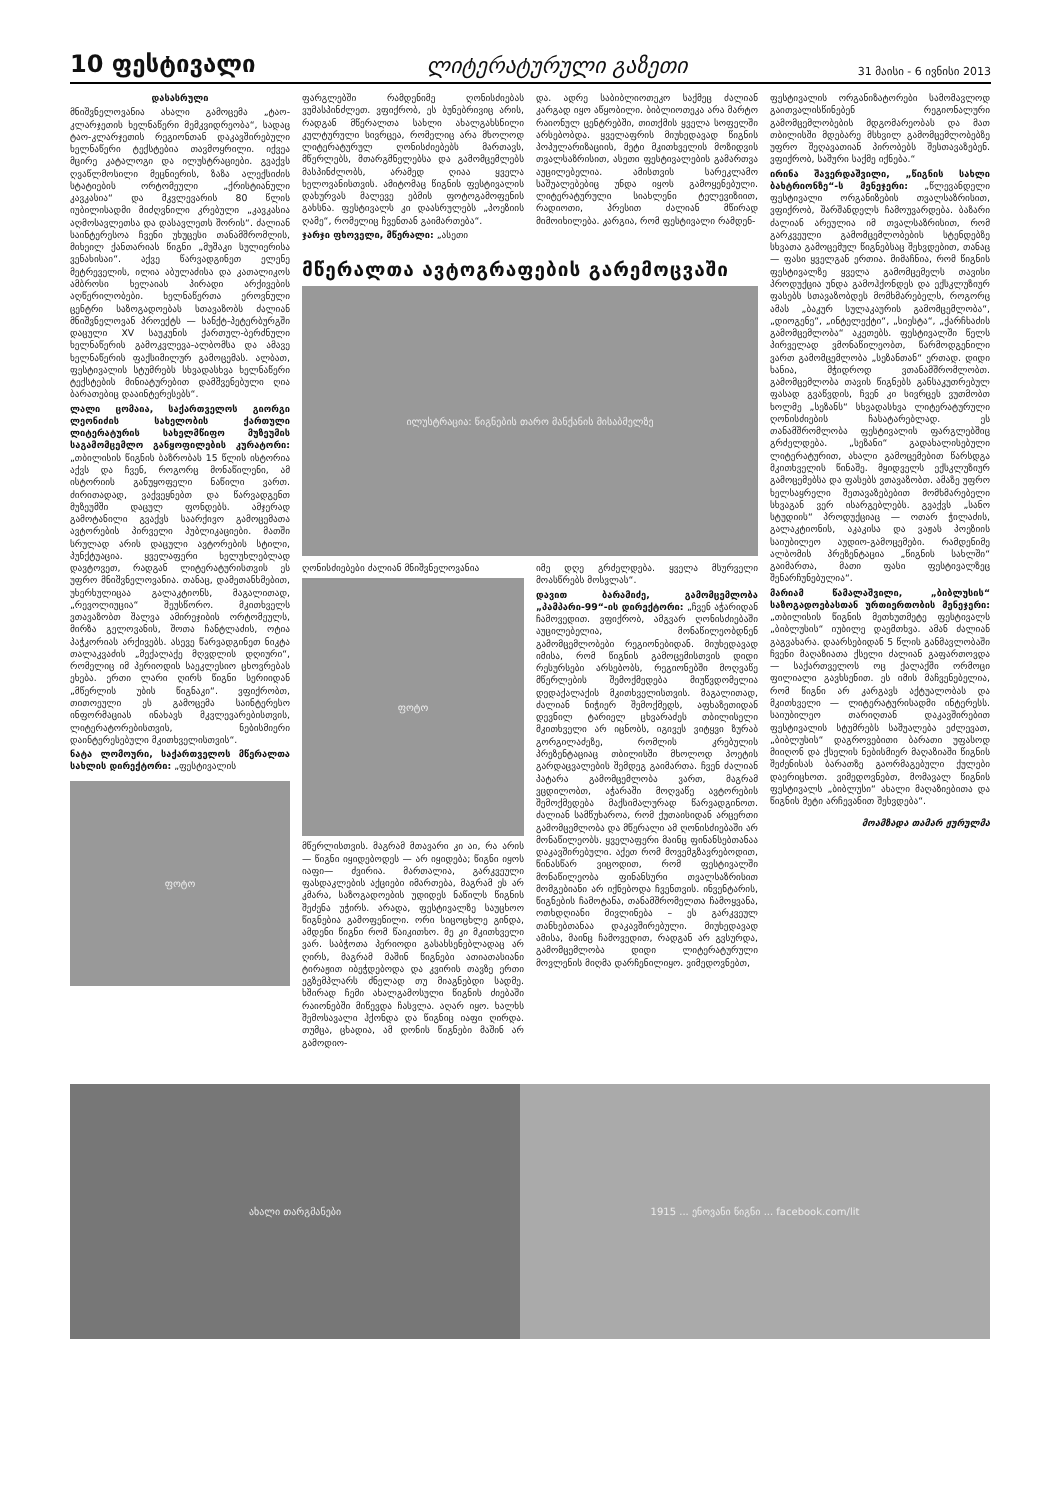10 ფესტივალი
ლიტერატურული გაზეთი
31 მაისი - 6 ივნისი 2013
დასასრული
მნიშვნელოვანია ახალი გამოცემა „ტაო-კლარჯეთის ხელნაწერი მემკვიდრეობა“, სადაც ტაო-კლარჯეთის რეგიონთან დაკავშირებული ხელნაწერი ტექსტებია თავმოყრილი. იქვეა მცირე კატალოგი და ილუსტრაციები. გვაქვს ღვაწლმოსილი მეცნიერის, ზაზა ალექსიძის სტატიების ორტომეული „ქრისტიანული კავკასია“ და მკვლევარის 80 წლის იუბილისადმი მიძღვნილი კრებული „კავკასია აღმოსავლეთსა და დასავლეთს შორის“. ძალიან საინტერესოა ჩვენი უხუცესი თანამშრომლის, მიხეილ ქანთარიას წიგნი „მუშაკი სულიერისა ვენახისაი“. აქვე წარვადგინეთ ელენე მეტრეველის, ილია აბულაძისა და კათალიკოს ამბროსი ხელაიას პირადი არქივების აღწერილობები. ხელნაწერთა ეროვნული ცენტრი საზოგადოებას სთავაზობს ძალიან მნიშვნელოვან პროექტს — სანქტ-პეტერბურგში დაცული XV საუკუნის ქართულ-ბერძნული ხელნაწერის გამოკვლევა-ალბომსა და ამავე ხელნაწერის ფაქსიმილურ გამოცემას. ალბათ, ფესტივალის სტუმრებს სხვადასხვა ხელნაწერი ტექსტების მინიატურებით დამშვენებული ღია ბარათებიც დააინტერესებს“.
ლალი ცომაია, საქართველოს გიორგი ლეონიძის სახელობის ქართული ლიტერატურის სახელმწიფო მუზეუმის საგამომცემლო განყოფილების კურატორი: „თბილისის წიგნის ბაზრობას 15 წლის ისტორია აქვს და ჩვენ, როგორც მონაწილენი, ამ ისტორიის განუყოფელი ნაწილი ვართ. ძირითადად, ვაქვეყნებთ და წარვადგენთ მუზეუმში დაცულ ფონდებს. ამჯერად გამოტანილი გვაქვს საარქივო გამოცემათა ავტორების პირველი პუბლიკაციები. მათში სრულად არის დაცული ავტორების სტილი, პუნქტუაცია. ყველაფერი ხელუხლებლად დავტოვეთ, რადგან ლიტერატურისთვის ეს უფრო მნიშვნელოვანია. თანაც, დამეთანხმებით, უხერხულიცაა გალაკტიონს, მაგალითად, „რევოლიუცია“ შეუსწორო. მკითხველს ვთავაზობთ შალვა ამირეჯიბის ორტომეულს, მირზა გელოვანის, შოთა ჩანტლაძის, ოტია პაჭკორიას არქივებს. ასევე წარვადგინეთ ნიკტა თალაკვაძის „მექალაქე მღვდლის დღიური“, რომელიც იმ პერიოდის საეკლესიო ცხოვრებას ეხება. ერთი ლარი ღირს წიგნი სერიიდან „მწერლის უბის წიგნაკი“. ვფიქრობთ, თითოეული ეს გამოცემა საინტერესო ინფორმაციას ინახავს მკვლევარებისთვის, ლიტერატორებისთვის, ნებისმიერი დაინტერესებული მკითხველისთვის“.
ნატა ლომოური, საქართველოს მწერალთა სახლის დირექტორი: „ფესტივალის
ფოტო
ფარგლებში რამდენიმე ღონისძიებას ვუმასპინძლეთ. ვფიქრობ, ეს ბუნებრივიც არის, რადგან მწერალთა სახლი ახალგახსნილი კულტურული სივრცეა, რომელიც არა მხოლოდ ლიტერატურულ ღონისძიებებს მართავს, მწერლებს, მთარგმნელებსა და გამომცემლებს მასპინძლობს, არამედ ღიაა ყველა ხელოვანისთვის. ამიტომაც წიგნის ფესტივალის დახურვას მალევე ებმის ფოტოგამოფენის გახსნა. ფესტივალს კი დაასრულებს „პოეზიის ღამე“, რომელიც ჩვენთან გაიმართება“.
ჯარჯი ფხოველი, მწერალი: „ასეთი
და. ადრე საბიბლიოთეკო საქმეც ძალიან კარგად იყო აწყობილი. ბიბლიოთეკა არა მარტო რაიონულ ცენტრებში, თითქმის ყველა სოფელში არსებობდა. ყველაფრის მიუხედავად წიგნის პოპულარიზაციის, მეტი მკითხველის მოზიდვის თვალსაზრისით, ასეთი ფესტივალების გამართვა აუცილებელია. ამისთვის სარეკლამო საშუალებებიც უნდა იყოს გამოყენებული. ლიტერატურული სიახლენი ტელევიზიით, რადიოთი, პრესით ძალიან მწირად მიმოიხილება. კარგია, რომ ფესტივალი რამდენ-
მწერალთა ავტოგრაფების გარემოცვაში
ილუსტრაცია: წიგნების თარო მანქანის მისაბმელზე
ღონისძიებები ძალიან მნიშვნელოვანია
ფოტო
მწერლისთვის. მაგრამ მთავარი კი აი, რა არის — წიგნი იყიდებოდეს — არ იყიდება; წიგნი იყოს იაფი— ძვირია. მართალია, გარკვეული ფასდაკლების აქციები იმართება, მაგრამ ეს არ კმარა, საზოგადოების უდიდეს ნაწილს წიგნის შეძენა უჭირს. არადა, ფესტივალზე საუცხოო წიგნებია გამოფენილი. ორი სიცოცხლე გინდა, ამდენი წიგნი რომ წაიკითხო. მე კი მკითხველი ვარ. საბჭოთა პერიოდი გასახსენებლადაც არ ღირს, მაგრამ მაშინ წიგნები ათიათასიანი ტირაჟით იბეჭდებოდა და კვირის თავზე ერთი ეგზემპლარს ძნელად თუ მიაგნებდი სადმე. ხშირად ჩემი ახალგამოსული წიგნის ძიებაში რაიონებში მიწევდა ჩასვლა. აღარ იყო. ხალხს შემოსავალი ჰქონდა და წიგნიც იაფი ღირდა. თუმცა, ცხადია, ამ დონის წიგნები მაშინ არ გამოდიო-
იმე დღე გრძელდება. ყველა მსურველი მოასწრებს მოსვლას“.
დავით ბარამიძე, გამომცემლობა „პამპარი-99“-ის დირექტორი: „ჩვენ აჭარიდან ჩამოვედით. ვფიქრობ, ამგვარ ღონისძიებაში აუცილებელია, მონაწილეობდნენ გამომცემლობები რეგიონებიდან. მიუხედავად იმისა, რომ წიგნის გამოცემისთვის დიდი რესურსები არსებობს, რეგიონებში მოღვაწე მწერლების შემოქმედება მიუწვდომელია დედაქალაქის მკითხველისთვის. მაგალითად, ძალიან ნიჭიერ შემოქმედს, აფხაზეთიდან დევნილ ტარიელ ცხვარაძეს თბილისელი მკითხველი არ იცნობს, იგივეს ვიტყვი ზურაბ გორგილაძეზე, რომლის კრებულის პრეზენტაციაც თბილისში მხოლოდ პოეტის გარდაცვალების შემდეგ გაიმართა. ჩვენ ძალიან პატარა გამომცემლობა ვართ, მაგრამ ვცდილობთ, აჭარაში მოღვაწე ავტორების შემოქმედება მაქსიმალურად წარვადგინოთ. ძალიან სამწუხაროა, რომ ქუთაისიდან არცერთი გამომცემლობა და მწერალი ამ ღონისძიებაში არ მონაწილეობს. ყველაფერი მაინც ფინანსებთანაა დაკავშირებული. აქეთ რომ მოვემგზავრებოდით, წინასწარ ვიცოდით, რომ ფესტივალში მონაწილეობა ფინანსური თვალსაზრისით მომგებიანი არ იქნებოდა ჩვენთვის. ინვენტარის, წიგნების ჩამოტანა, თანამშრომელთა ჩამოყვანა, ოთხდღიანი მივლინება – ეს გარკვეულ თანხებთანაა დაკავშირებული. მიუხედავად ამისა, მაინც ჩამოვედით, რადგან არ გვსურდა, გამომცემლობა დიდი ლიტერატურული მოვლენის მიღმა დარჩენილიყო. ვიმედოვნებთ,
ფესტივალის ორგანიზატორები სამომავლოდ გაითვალისწინებენ რეგიონალური გამომცემლობების მდგომარეობას და მათ თბილისში მდებარე მსხვილ გამომცემლობებზე უფრო შეღავათიან პირობებს შესთავაზებენ. ვფიქრობ, საშური საქმე იქნება.“
ირინა შავერდაშვილი, „წიგნის სახლი ბახტრიონზე“-ს მენეჯერი: „წლევანდელი ფესტივალი ორგანიზების თვალსაზრისით, ვფიქრობ, შარშანდელს ჩამოუვარდება. ბაზარი ძალიან არეულია იმ თვალსაზრისით, რომ გარკვეული გამომცემლობების სტენდებზე სხვათა გამოცემულ წიგნებსაც შეხვდებით, თანაც — ფასი ყველგან ერთია. მიმაჩნია, რომ წიგნის ფესტივალზე ყველა გამომცემელს თავისი პროდუქცია უნდა გამოჰქონდეს და ექსკლუზიურ ფასებს სთავაზობდეს მომხმარებელს, როგორც ამას „ბაკურ სულაკაურის გამომცემლობა“, „დიოგენე“, „ინტელექტი“, „სიესტა“, „ქარჩხაძის გამომცემლობა“ აკეთებს. ფესტივალში წელს პირველად ვმონაწილეობთ, წარმოდგენილი ვართ გამომცემლობა „სეზანთან“ ერთად. დიდი ხანია, მჭიდროდ ვთანამშრომლობთ. გამომცემლობა თავის წიგნებს განსაკუთრებულ ფასად გვაწვდის, ჩვენ კი სივრცეს ვუთმობთ ხოლმე „სეზანს“ სხვადასხვა ლიტერატურული ღონისძიების ჩასატარებლად. ეს თანამშრომლობა ფესტივალის ფარგლებშიც გრძელდება. „სეზანი“ გადახალისებული ლიტერატურით, ახალი გამოცემებით წარსდგა მკითხველის წინაშე. მყიდველს ექსკლუზიურ გამოცემებსა და ფასებს ვთავაზობთ. ამაზე უფრო ხელსაყრელი შეთავაზებებით მომხმარებელი სხვაგან ვერ ისარგებლებს. გვაქვს „სანო სტუდიის“ პროდუქციაც — ოთარ ჭილაძის, გალაკტიონის, აკაკისა და ვაჟას პოეზიის საიუბილეო აუდიო-გამოცემები. რამდენიმე ალბომის პრეზენტაცია „წიგნის სახლში“ გაიმართა, მათი ფასი ფესტივალზეც შენარჩუნებულია“.
მარიამ წამალაშვილი, „ბიბლუსის“ საზოგადოებასთან ურთიერთობის მენეჯერი: „თბილისის წიგნის მეთხუთმეტე ფესტივალს „ბიბლუსის“ იუბილე დაემთხვა. ამან ძალიან გაგვახარა. დაარსებიდან 5 წლის განმავლობაში ჩვენი მაღაზიათა ქსელი ძალიან გაფართოვდა — საქართველოს ოც ქალაქში ორმოცი ფილიალი გავხსენით. ეს იმის მაჩვენებელია, რომ წიგნი არ კარგავს აქტუალობას და მკითხველი — ლიტერატურისადმი ინტერესს. საიუბილეო თარიღთან დაკავშირებით ფესტივალის სტუმრებს საშუალება ეძლევათ, „ბიბლუსის“ დაგროვებითი ბარათი უფასოდ მიიღონ და ქსელის ნებისმიერ მაღაზიაში წიგნის შეძენისას ბარათზე გაორმაგებული ქულები დაერიცხოთ. ვიმედოვნებთ, მომავალ წიგნის ფესტივალს „ბიბლუსი“ ახალი მაღაზიებითა და წიგნის მეტი არჩევანით შეხვდება“.
მოამზადა თამარ ჟურულმა
ახალი თარგმანები 1915 ... ენოვანი წიგნი ... facebook.com/lit